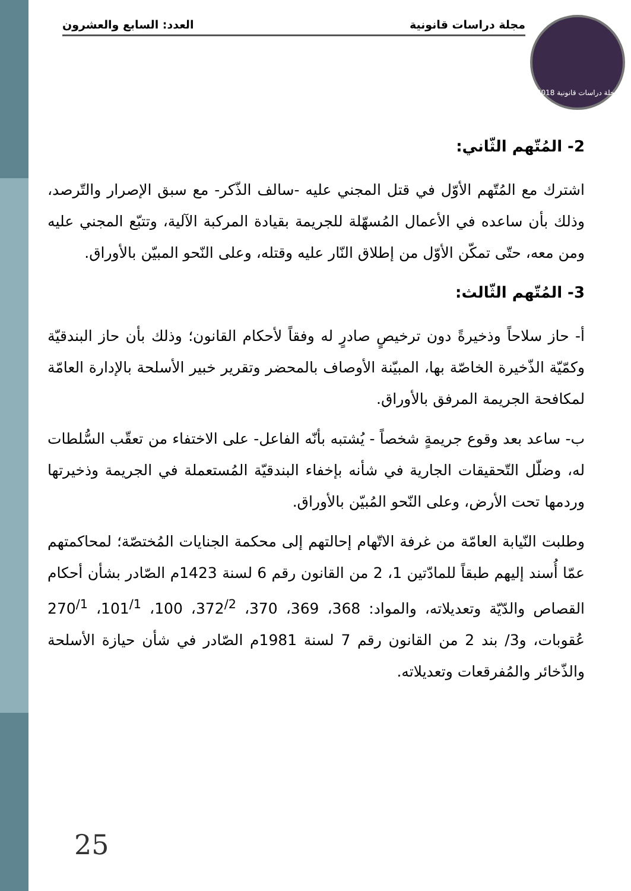مجلة دراسات قانونية العدد: السابع والعشرون
مجلة دراسات قانونية 2018
2- المُتّهم الثّاني:
اشترك مع المُتّهم الأوّل في قتل المجني عليه -سالف الذّكر- مع سبق الإصرار والتّرصد، وذلك بأن ساعده في الأعمال المُسهّلة للجريمة بقيادة المركبة الآلية، وتتبّع المجني عليه ومن معه، حتّى تمكّن الأوّل من إطلاق النّار عليه وقتله، وعلى النّحو المبيّن بالأوراق.
3- المُتّهم الثّالث:
أ- حاز سلاحاً وذخيرةً دون ترخيصٍ صادرٍ له وفقاً لأحكام القانون؛ وذلك بأن حاز البندقيّة وكمّيّة الذّخيرة الخاصّة بها، المبيّنة الأوصاف بالمحضر وتقرير خبير الأسلحة بالإدارة العامّة لمكافحة الجريمة المرفق بالأوراق.
ب- ساعد بعد وقوع جريمةٍ شخصاً - يُشتبه بأنّه الفاعل- على الاختفاء من تعقّب السُّلطات له، وضلّل التّحقيقات الجارية في شأنه بإخفاء البندقيّة المُستعملة في الجريمة وذخيرتها وردمها تحت الأرض، وعلى النّحو المُبيّن بالأوراق.
وطلبت النّيابة العامّة من غرفة الاتّهام إحالتهم إلى محكمة الجنايات المُختصّة؛ لمحاكمتهم عمّا أُسند إليهم طبقاً للمادّتين 1، 2 من القانون رقم 6 لسنة 1423م الصّادر بشأن أحكام القصاص والدّيّة وتعديلاته، والمواد: 368، 369، 370، 372<sup>/2</sup>، 100، 101<sup>/1</sup>، 270<sup>/1</sup> عُقوبات، و3/ بند 2 من القانون رقم 7 لسنة 1981م الصّادر في شأن حيازة الأسلحة والذّخائر والمُفرقعات وتعديلاته.
25